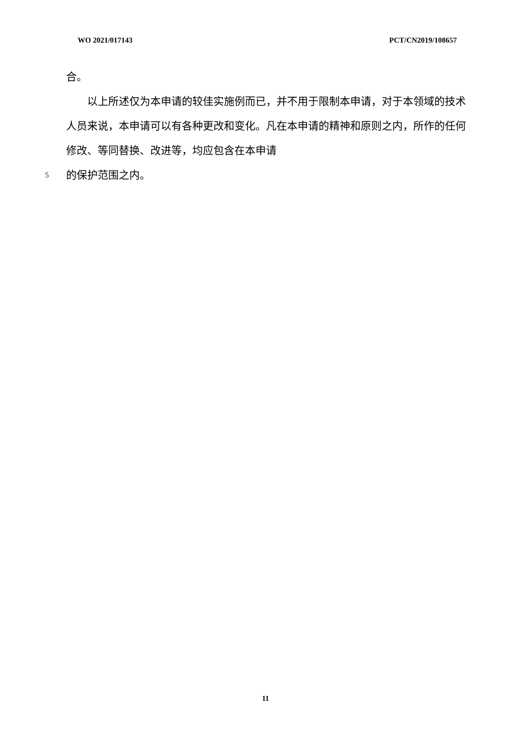WO 2021/017143 PCT/CN2019/108657
合。
以上所述仅为本申请的较佳实施例而已，并不用于限制本申请，对于本领域的技术人员来说，本申请可以有各种更改和变化。凡在本申请的精神和原则之内，所作的任何修改、等同替换、改进等，均应包含在本申请
5 的保护范围之内。
11